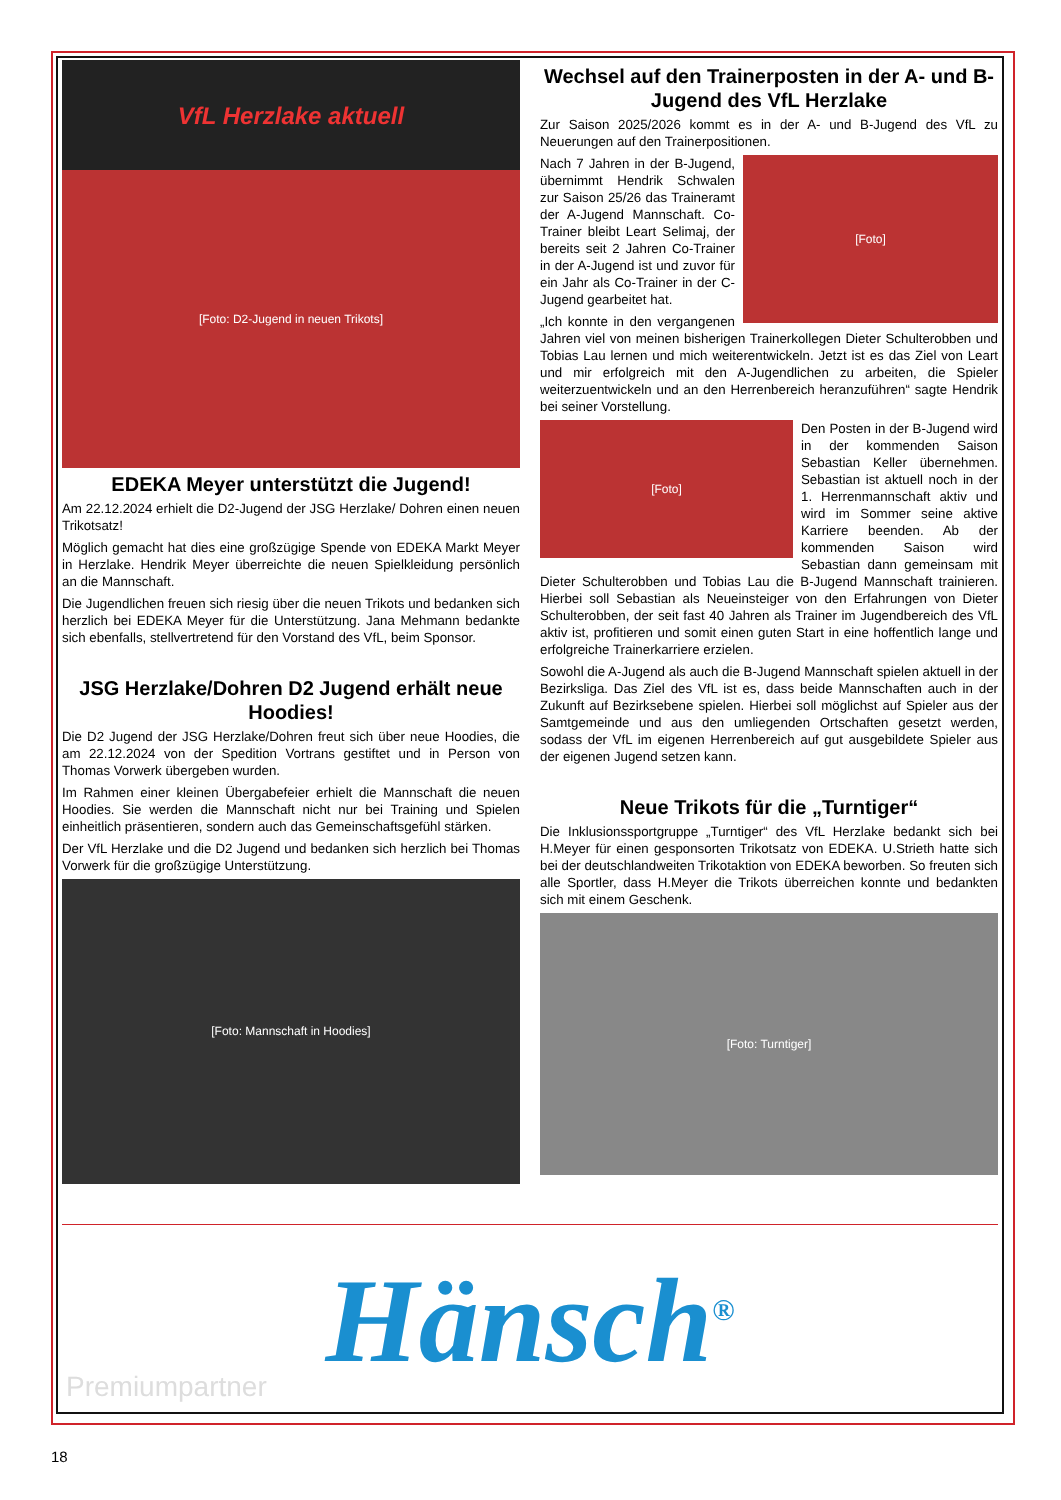VfL Herzlake aktuell
[Foto: D2-Jugend in neuen Trikots]
EDEKA Meyer unterstützt die Jugend!
Am 22.12.2024 erhielt die D2-Jugend der JSG Herzlake/ Dohren einen neuen Trikotsatz!
Möglich gemacht hat dies eine großzügige Spende von EDEKA Markt Meyer in Herzlake. Hendrik Meyer überreichte die neuen Spielkleidung persönlich an die Mannschaft.
Die Jugendlichen freuen sich riesig über die neuen Trikots und bedanken sich herzlich bei EDEKA Meyer für die Unterstützung. Jana Mehmann bedankte sich ebenfalls, stellvertretend für den Vorstand des VfL, beim Sponsor.
JSG Herzlake/Dohren D2 Jugend erhält neue Hoodies!
Die D2 Jugend der JSG Herzlake/Dohren freut sich über neue Hoodies, die am 22.12.2024 von der Spedition Vortrans gestiftet und in Person von Thomas Vorwerk übergeben wurden.
Im Rahmen einer kleinen Übergabefeier erhielt die Mannschaft die neuen Hoodies. Sie werden die Mannschaft nicht nur bei Training und Spielen einheitlich präsentieren, sondern auch das Gemeinschaftsgefühl stärken.
Der VfL Herzlake und die D2 Jugend und bedanken sich herzlich bei Thomas Vorwerk für die großzügige Unterstützung.
[Foto: Mannschaft in Hoodies]
Wechsel auf den Trainerposten in der A- und B-Jugend des VfL Herzlake
Zur Saison 2025/2026 kommt es in der A- und B-Jugend des VfL zu Neuerungen auf den Trainerpositionen.
[Foto]
Nach 7 Jahren in der B-Jugend, übernimmt Hendrik Schwalen zur Saison 25/26 das Traineramt der A-Jugend Mannschaft. Co-Trainer bleibt Leart Selimaj, der bereits seit 2 Jahren Co-Trainer in der A-Jugend ist und zuvor für ein Jahr als Co-Trainer in der C-Jugend gearbeitet hat.
„Ich konnte in den vergangenen Jahren viel von meinen bisherigen Trainerkollegen Dieter Schulterobben und Tobias Lau lernen und mich weiterentwickeln. Jetzt ist es das Ziel von Leart und mir erfolgreich mit den A-Jugendlichen zu arbeiten, die Spieler weiterzuentwickeln und an den Herrenbereich heranzuführen“ sagte Hendrik bei seiner Vorstellung.
[Foto]
Den Posten in der B-Jugend wird in der kommenden Saison Sebastian Keller übernehmen. Sebastian ist aktuell noch in der 1. Herrenmannschaft aktiv und wird im Sommer seine aktive Karriere beenden. Ab der kommenden Saison wird Sebastian dann gemeinsam mit Dieter Schulterobben und Tobias Lau die B-Jugend Mannschaft trainieren. Hierbei soll Sebastian als Neueinsteiger von den Erfahrungen von Dieter Schulterobben, der seit fast 40 Jahren als Trainer im Jugendbereich des VfL aktiv ist, profitieren und somit einen guten Start in eine hoffentlich lange und erfolgreiche Trainerkarriere erzielen.
Sowohl die A-Jugend als auch die B-Jugend Mannschaft spielen aktuell in der Bezirksliga. Das Ziel des VfL ist es, dass beide Mannschaften auch in der Zukunft auf Bezirksebene spielen. Hierbei soll möglichst auf Spieler aus der Samtgemeinde und aus den umliegenden Ortschaften gesetzt werden, sodass der VfL im eigenen Herrenbereich auf gut ausgebildete Spieler aus der eigenen Jugend setzen kann.
Neue Trikots für die „Turntiger“
Die Inklusionssportgruppe „Turntiger“ des VfL Herzlake bedankt sich bei H.Meyer für einen gesponsorten Trikotsatz von EDEKA. U.Strieth hatte sich bei der deutschlandweiten Trikotaktion von EDEKA beworben. So freuten sich alle Sportler, dass H.Meyer die Trikots überreichen konnte und bedankten sich mit einem Geschenk.
[Foto: Turntiger]
Hänsch<sup>®</sup>
Premiumpartner
18